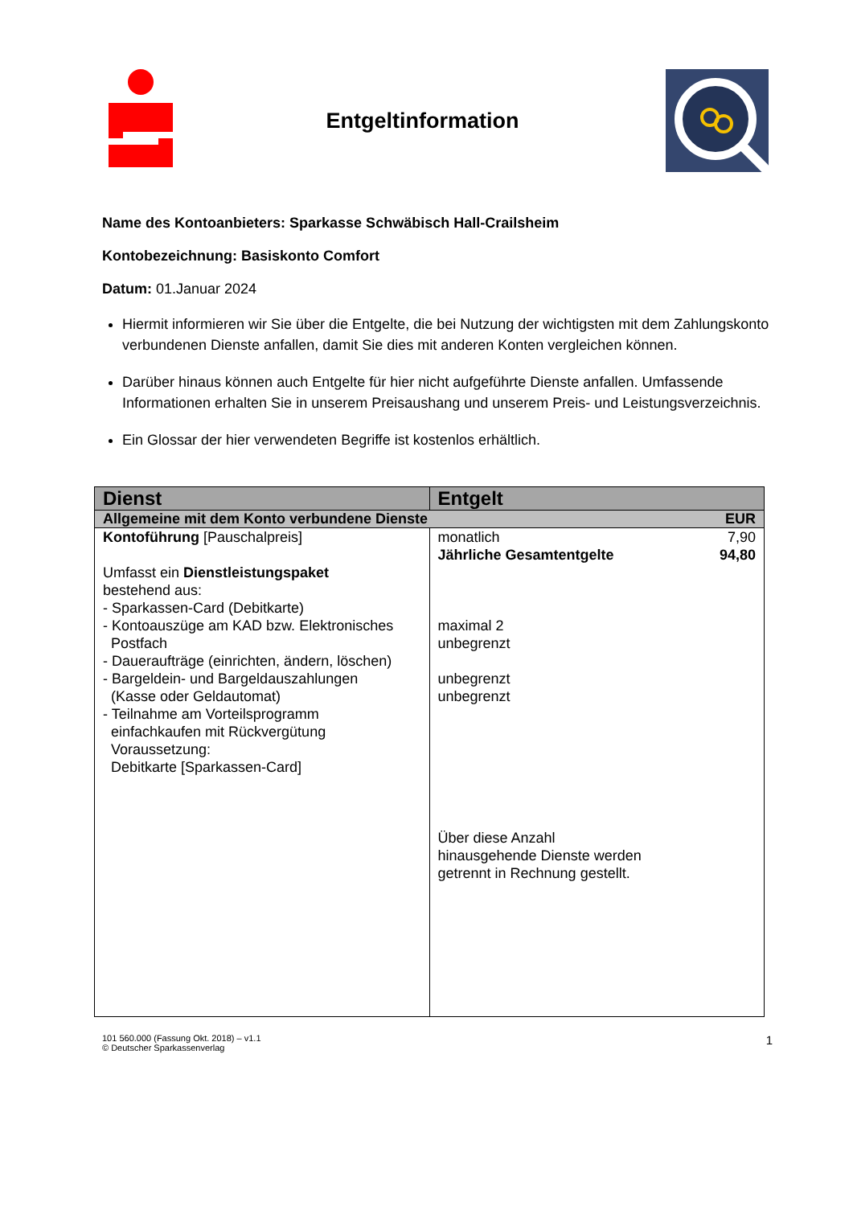Entgeltinformation
Name des Kontoanbieters: Sparkasse Schwäbisch Hall-Crailsheim
Kontobezeichnung: Basiskonto Comfort
Datum: 01.Januar 2024
Hiermit informieren wir Sie über die Entgelte, die bei Nutzung der wichtigsten mit dem Zahlungskonto verbundenen Dienste anfallen, damit Sie dies mit anderen Konten vergleichen können.
Darüber hinaus können auch Entgelte für hier nicht aufgeführte Dienste anfallen. Umfassende Informationen erhalten Sie in unserem Preisaushang und unserem Preis- und Leistungsverzeichnis.
Ein Glossar der hier verwendeten Begriffe ist kostenlos erhältlich.
| Dienst | Entgelt |
| --- | --- |
| Allgemeine mit dem Konto verbundene Dienste EUR | |
| Kontoführung [Pauschalpreis] Umfasst ein Dienstleistungspaket bestehend aus: - Sparkassen-Card (Debitkarte) - Kontoauszüge am KAD bzw. Elektronisches Postfach - Daueraufträge (einrichten, ändern, löschen) - Bargeldein- und Bargeldauszahlungen (Kasse oder Geldautomat) - Teilnahme am Vorteilsprogramm einfachkaufen mit Rückvergütung Voraussetzung: Debitkarte [Sparkassen-Card] | monatlich 7,90 Jährliche Gesamtentgelte 94,80 maximal 2 unbegrenzt unbegrenzt unbegrenzt Über diese Anzahl hinausgehende Dienste werden getrennt in Rechnung gestellt. |
101 560.000 (Fassung Okt. 2018) – v1.1
© Deutscher Sparkassenverlag
1